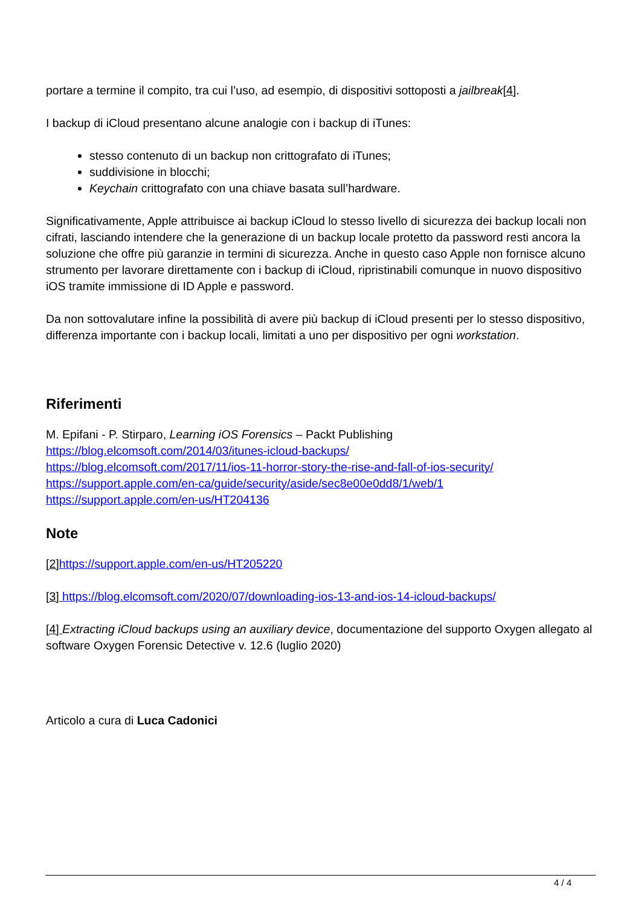portare a termine il compito, tra cui l’uso, ad esempio, di dispositivi sottoposti a jailbreak[4].
I backup di iCloud presentano alcune analogie con i backup di iTunes:
stesso contenuto di un backup non crittografato di iTunes;
suddivisione in blocchi;
Keychain crittografato con una chiave basata sull’hardware.
Significativamente, Apple attribuisce ai backup iCloud lo stesso livello di sicurezza dei backup locali non cifrati, lasciando intendere che la generazione di un backup locale protetto da password resti ancora la soluzione che offre più garanzie in termini di sicurezza. Anche in questo caso Apple non fornisce alcuno strumento per lavorare direttamente con i backup di iCloud, ripristinabili comunque in nuovo dispositivo iOS tramite immissione di ID Apple e password.
Da non sottovalutare infine la possibilità di avere più backup di iCloud presenti per lo stesso dispositivo, differenza importante con i backup locali, limitati a uno per dispositivo per ogni workstation.
Riferimenti
M. Epifani - P. Stirparo, Learning iOS Forensics – Packt Publishing
https://blog.elcomsoft.com/2014/03/itunes-icloud-backups/
https://blog.elcomsoft.com/2017/11/ios-11-horror-story-the-rise-and-fall-of-ios-security/
https://support.apple.com/en-ca/guide/security/aside/sec8e00e0dd8/1/web/1
https://support.apple.com/en-us/HT204136
Note
[2] https://support.apple.com/en-us/HT205220
[3] https://blog.elcomsoft.com/2020/07/downloading-ios-13-and-ios-14-icloud-backups/
[4] Extracting iCloud backups using an auxiliary device, documentazione del supporto Oxygen allegato al software Oxygen Forensic Detective v. 12.6 (luglio 2020)
Articolo a cura di Luca Cadonici
4 / 4